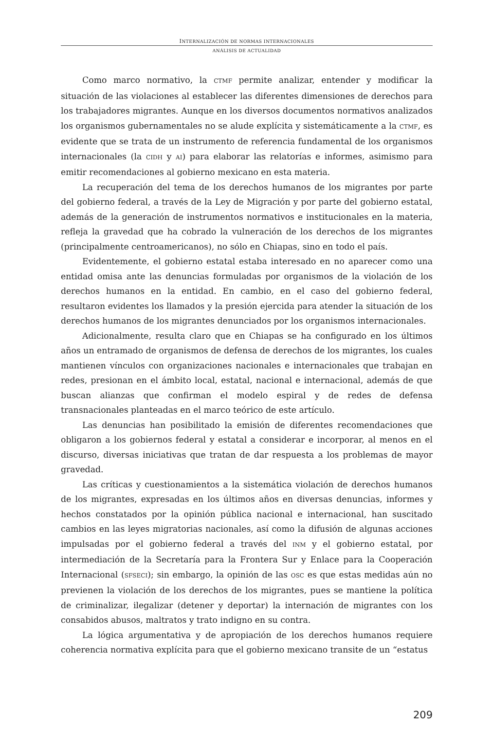INTERNALIZACIÓN DE NORMAS INTERNACIONALES
ANÁLISIS DE ACTUALIDAD
Como marco normativo, la CTMF permite analizar, entender y modificar la situación de las violaciones al establecer las diferentes dimensiones de derechos para los trabajadores migrantes. Aunque en los diversos documentos normativos analizados los organismos gubernamentales no se alude explícita y sistemáticamente a la CTMF, es evidente que se trata de un instrumento de referencia fundamental de los organismos internacionales (la CIDH y AI) para elaborar las relatorías e informes, asimismo para emitir recomendaciones al gobierno mexicano en esta materia.
La recuperación del tema de los derechos humanos de los migrantes por parte del gobierno federal, a través de la Ley de Migración y por parte del gobierno estatal, además de la generación de instrumentos normativos e institucionales en la materia, refleja la gravedad que ha cobrado la vulneración de los derechos de los migrantes (principalmente centroamericanos), no sólo en Chiapas, sino en todo el país.
Evidentemente, el gobierno estatal estaba interesado en no aparecer como una entidad omisa ante las denuncias formuladas por organismos de la violación de los derechos humanos en la entidad. En cambio, en el caso del gobierno federal, resultaron evidentes los llamados y la presión ejercida para atender la situación de los derechos humanos de los migrantes denunciados por los organismos internacionales.
Adicionalmente, resulta claro que en Chiapas se ha configurado en los últimos años un entramado de organismos de defensa de derechos de los migrantes, los cuales mantienen vínculos con organizaciones nacionales e internacionales que trabajan en redes, presionan en el ámbito local, estatal, nacional e internacional, además de que buscan alianzas que confirman el modelo espiral y de redes de defensa transnacionales planteadas en el marco teórico de este artículo.
Las denuncias han posibilitado la emisión de diferentes recomendaciones que obligaron a los gobiernos federal y estatal a considerar e incorporar, al menos en el discurso, diversas iniciativas que tratan de dar respuesta a los problemas de mayor gravedad.
Las críticas y cuestionamientos a la sistemática violación de derechos humanos de los migrantes, expresadas en los últimos años en diversas denuncias, informes y hechos constatados por la opinión pública nacional e internacional, han suscitado cambios en las leyes migratorias nacionales, así como la difusión de algunas acciones impulsadas por el gobierno federal a través del INM y el gobierno estatal, por intermediación de la Secretaría para la Frontera Sur y Enlace para la Cooperación Internacional (SFSECI); sin embargo, la opinión de las OSC es que estas medidas aún no previenen la violación de los derechos de los migrantes, pues se mantiene la política de criminalizar, ilegalizar (detener y deportar) la internación de migrantes con los consabidos abusos, maltratos y trato indigno en su contra.
La lógica argumentativa y de apropiación de los derechos humanos requiere coherencia normativa explícita para que el gobierno mexicano transite de un “estatus
209